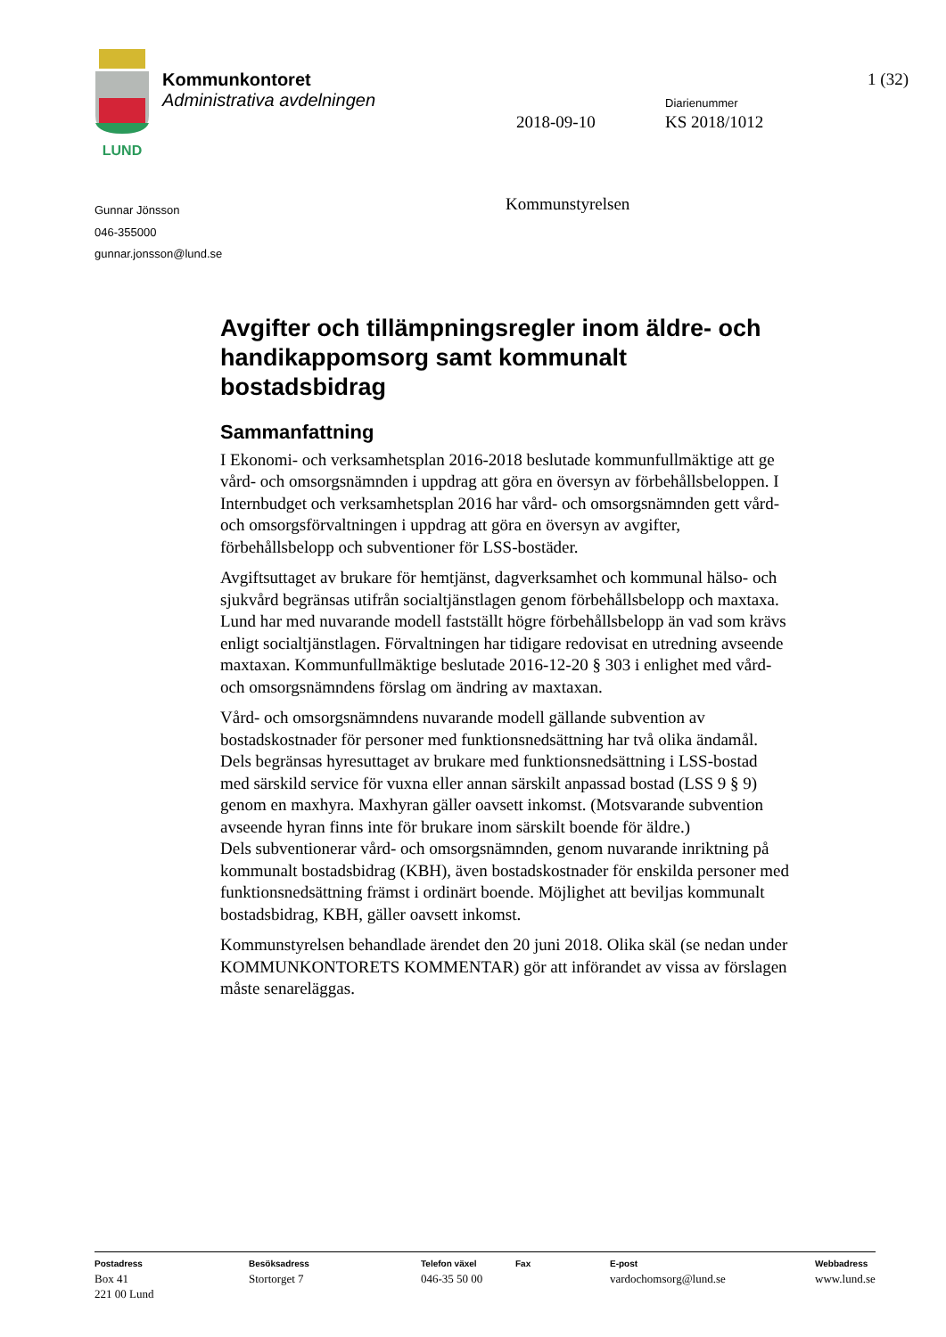LUND
Kommunkontoret
Administrativa avdelningen
1 (32)
Diarienummer
2018-09-10 KS 2018/1012
Gunnar Jönsson
046-355000
gunnar.jonsson@lund.se
Kommunstyrelsen
Avgifter och tillämpningsregler inom äldre- och handikappomsorg samt kommunalt bostadsbidrag
Sammanfattning
I Ekonomi- och verksamhetsplan 2016-2018 beslutade kommunfullmäktige att ge vård- och omsorgsnämnden i uppdrag att göra en översyn av förbehållsbeloppen. I Internbudget och verksamhetsplan 2016 har vård- och omsorgsnämnden gett vård- och omsorgsförvaltningen i uppdrag att göra en översyn av avgifter, förbehållsbelopp och subventioner för LSS-bostäder.
Avgiftsuttaget av brukare för hemtjänst, dagverksamhet och kommunal hälso- och sjukvård begränsas utifrån socialtjänstlagen genom förbehållsbelopp och maxtaxa. Lund har med nuvarande modell fastställt högre förbehållsbelopp än vad som krävs enligt socialtjänstlagen. Förvaltningen har tidigare redovisat en utredning avseende maxtaxan. Kommunfullmäktige beslutade 2016-12-20 § 303 i enlighet med vård- och omsorgsnämndens förslag om ändring av maxtaxan.
Vård- och omsorgsnämndens nuvarande modell gällande subvention av bostadskostnader för personer med funktionsnedsättning har två olika ändamål.
Dels begränsas hyresuttaget av brukare med funktionsnedsättning i LSS-bostad med särskild service för vuxna eller annan särskilt anpassad bostad (LSS 9 § 9) genom en maxhyra. Maxhyran gäller oavsett inkomst. (Motsvarande subvention avseende hyran finns inte för brukare inom särskilt boende för äldre.)
Dels subventionerar vård- och omsorgsnämnden, genom nuvarande inriktning på kommunalt bostadsbidrag (KBH), även bostadskostnader för enskilda personer med funktionsnedsättning främst i ordinärt boende. Möjlighet att beviljas kommunalt bostadsbidrag, KBH, gäller oavsett inkomst.
Kommunstyrelsen behandlade ärendet den 20 juni 2018. Olika skäl (se nedan under KOMMUNKONTORETS KOMMENTAR) gör att införandet av vissa av förslagen måste senareläggas.
Postadress
Box 41
221 00 Lund
Besöksadress
Stortorget 7
Telefon växel
046-35 50 00
Fax E-post
vardochomsorg@lund.se
Webbadress
www.lund.se